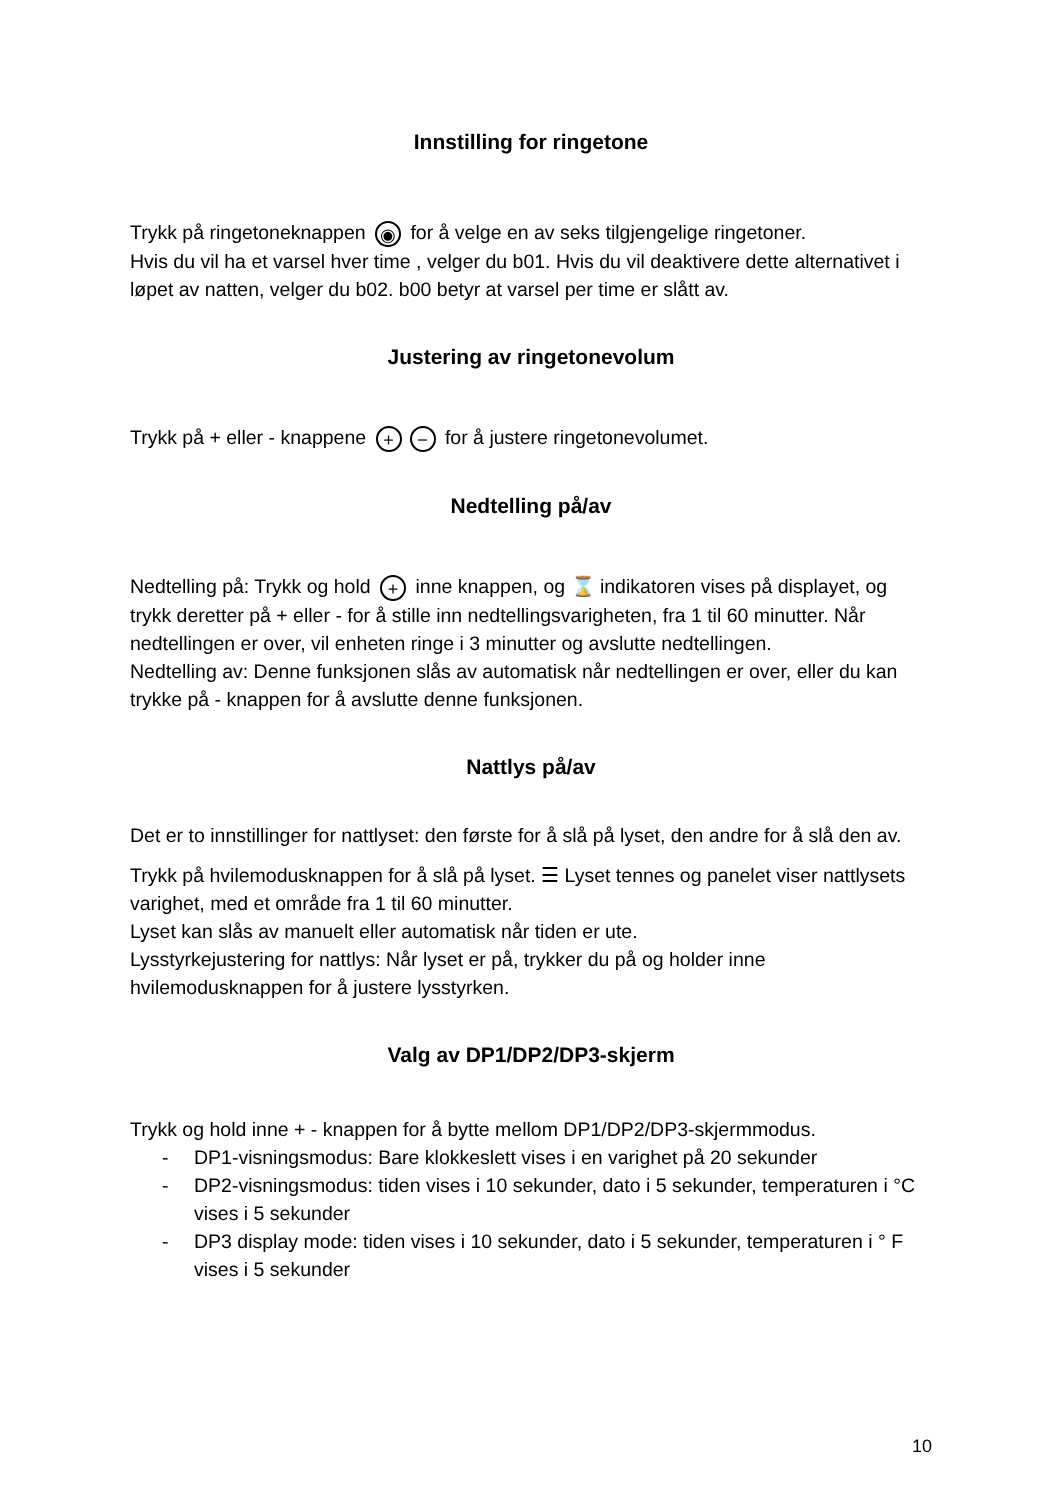Innstilling for ringetone
Trykk på ringetoneknappen ◉ for å velge en av seks tilgjengelige ringetoner.
Hvis du vil ha et varsel hver time , velger du b01. Hvis du vil deaktivere dette alternativet i løpet av natten, velger du b02. b00 betyr at varsel per time er slått av.
Justering av ringetonevolum
Trykk på + eller - knappene + − for å justere ringetonevolumet.
Nedtelling på/av
Nedtelling på: Trykk og hold + inne knappen, og ⌛ indikatoren vises på displayet, og trykk deretter på + eller - for å stille inn nedtellingsvarigheten, fra 1 til 60 minutter. Når nedtellingen er over, vil enheten ringe i 3 minutter og avslutte nedtellingen.
Nedtelling av: Denne funksjonen slås av automatisk når nedtellingen er over, eller du kan trykke på - knappen for å avslutte denne funksjonen.
Nattlys på/av
Det er to innstillinger for nattlyset: den første for å slå på lyset, den andre for å slå den av.
Trykk på hvilemodusknappen for å slå på lyset. ☰ Lyset tennes og panelet viser nattlysets varighet, med et område fra 1 til 60 minutter.
Lyset kan slås av manuelt eller automatisk når tiden er ute.
Lysstyrkejustering for nattlys: Når lyset er på, trykker du på og holder inne hvilemodusknappen for å justere lysstyrken.
Valg av DP1/DP2/DP3-skjerm
Trykk og hold inne + - knappen for å bytte mellom DP1/DP2/DP3-skjermmodus.
- DP1-visningsmodus: Bare klokkeslett vises i en varighet på 20 sekunder
- DP2-visningsmodus: tiden vises i 10 sekunder, dato i 5 sekunder, temperaturen i °C vises i 5 sekunder
- DP3 display mode: tiden vises i 10 sekunder, dato i 5 sekunder, temperaturen i ° F vises i 5 sekunder
10